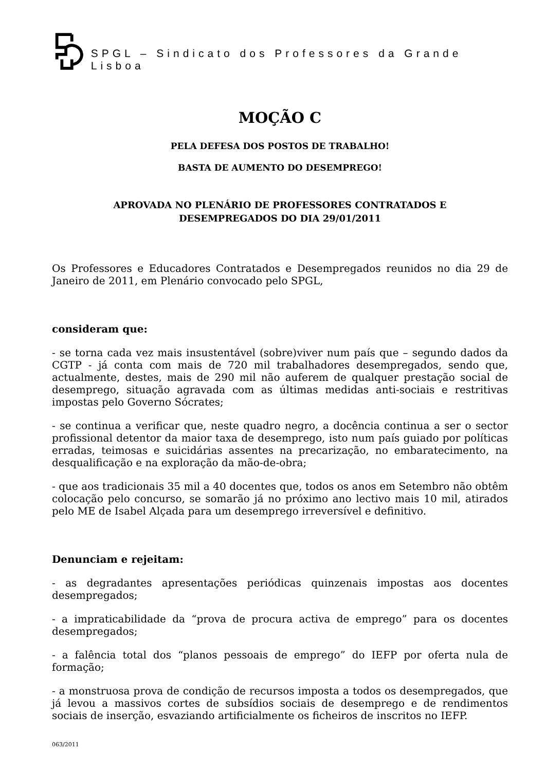SPGL – Sindicato dos Professores da Grande Lisboa
MOÇÃO C
PELA DEFESA DOS POSTOS DE TRABALHO!
BASTA DE AUMENTO DO DESEMPREGO!
APROVADA NO PLENÁRIO DE PROFESSORES CONTRATADOS E
DESEMPREGADOS DO DIA 29/01/2011
Os Professores e Educadores Contratados e Desempregados reunidos no dia 29 de Janeiro de 2011, em Plenário convocado pelo SPGL,
consideram que:
- se torna cada vez mais insustentável (sobre)viver num país que – segundo dados da CGTP - já conta com mais de 720 mil trabalhadores desempregados, sendo que, actualmente, destes, mais de 290 mil não auferem de qualquer prestação social de desemprego, situação agravada com as últimas medidas anti-sociais e restritivas impostas pelo Governo Sócrates;
- se continua a verificar que, neste quadro negro, a docência continua a ser o sector profissional detentor da maior taxa de desemprego, isto num país guiado por políticas erradas, teimosas e suicidárias assentes na precarização, no embaratecimento, na desqualificação e na exploração da mão-de-obra;
- que aos tradicionais 35 mil a 40 docentes que, todos os anos em Setembro não obtêm colocação pelo concurso, se somarão já no próximo ano lectivo mais 10 mil, atirados pelo ME de Isabel Alçada para um desemprego irreversível e definitivo.
Denunciam e rejeitam:
- as degradantes apresentações periódicas quinzenais impostas aos docentes desempregados;
- a impraticabilidade da “prova de procura activa de emprego” para os docentes desempregados;
- a falência total dos “planos pessoais de emprego” do IEFP por oferta nula de formação;
- a monstruosa prova de condição de recursos imposta a todos os desempregados, que já levou a massivos cortes de subsídios sociais de desemprego e de rendimentos sociais de inserção, esvaziando artificialmente os ficheiros de inscritos no IEFP.
063/2011